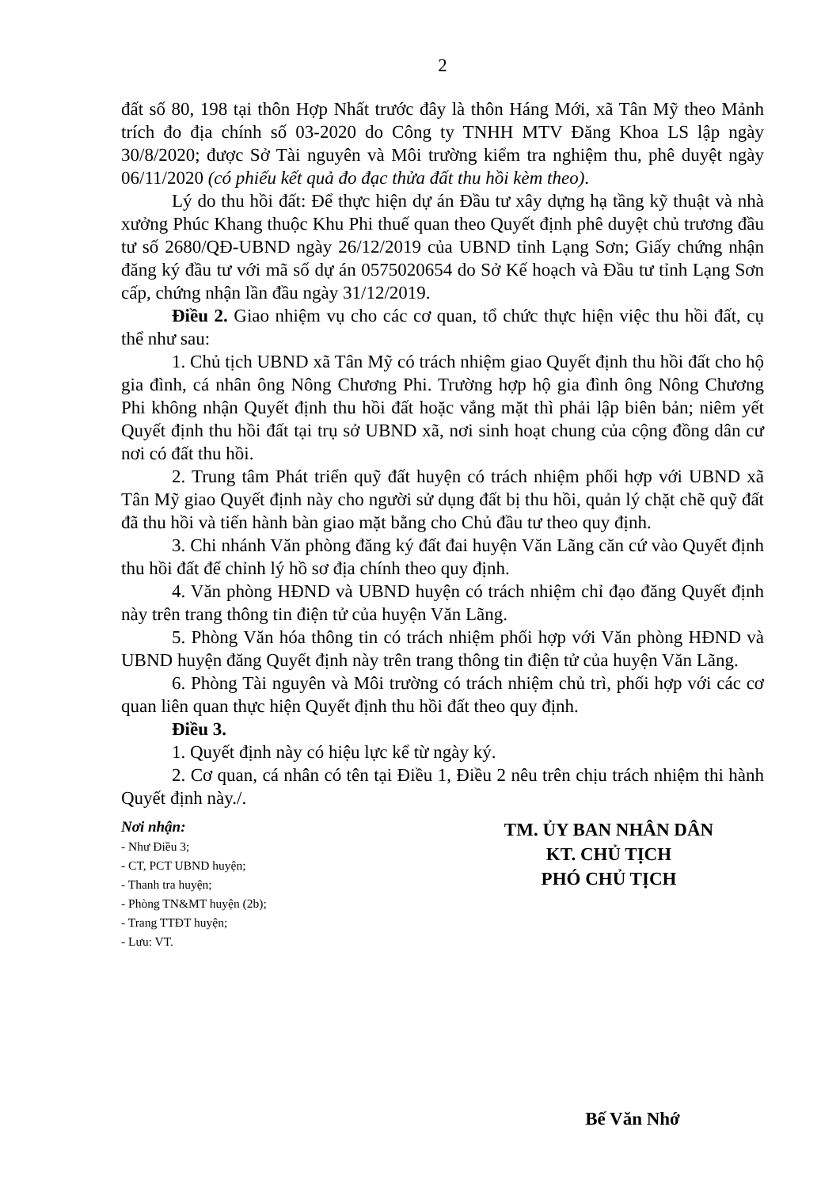2
đất số 80, 198 tại thôn Hợp Nhất trước đây là thôn Háng Mới, xã Tân Mỹ theo Mảnh trích đo địa chính số 03-2020 do Công ty TNHH MTV Đăng Khoa LS lập ngày 30/8/2020; được Sở Tài nguyên và Môi trường kiểm tra nghiệm thu, phê duyệt ngày 06/11/2020 (có phiếu kết quả đo đạc thửa đất thu hồi kèm theo).
Lý do thu hồi đất: Để thực hiện dự án Đầu tư xây dựng hạ tầng kỹ thuật và nhà xưởng Phúc Khang thuộc Khu Phi thuế quan theo Quyết định phê duyệt chủ trương đầu tư số 2680/QĐ-UBND ngày 26/12/2019 của UBND tỉnh Lạng Sơn; Giấy chứng nhận đăng ký đầu tư với mã số dự án 0575020654 do Sở Kế hoạch và Đầu tư tỉnh Lạng Sơn cấp, chứng nhận lần đầu ngày 31/12/2019.
Điều 2. Giao nhiệm vụ cho các cơ quan, tổ chức thực hiện việc thu hồi đất, cụ thể như sau:
1. Chủ tịch UBND xã Tân Mỹ có trách nhiệm giao Quyết định thu hồi đất cho hộ gia đình, cá nhân ông Nông Chương Phi. Trường hợp hộ gia đình ông Nông Chương Phi không nhận Quyết định thu hồi đất hoặc vắng mặt thì phải lập biên bản; niêm yết Quyết định thu hồi đất tại trụ sở UBND xã, nơi sinh hoạt chung của cộng đồng dân cư nơi có đất thu hồi.
2. Trung tâm Phát triển quỹ đất huyện có trách nhiệm phối hợp với UBND xã Tân Mỹ giao Quyết định này cho người sử dụng đất bị thu hồi, quản lý chặt chẽ quỹ đất đã thu hồi và tiến hành bàn giao mặt bằng cho Chủ đầu tư theo quy định.
3. Chi nhánh Văn phòng đăng ký đất đai huyện Văn Lãng căn cứ vào Quyết định thu hồi đất để chỉnh lý hồ sơ địa chính theo quy định.
4. Văn phòng HĐND và UBND huyện có trách nhiệm chỉ đạo đăng Quyết định này trên trang thông tin điện tử của huyện Văn Lãng.
5. Phòng Văn hóa thông tin có trách nhiệm phối hợp với Văn phòng HĐND và UBND huyện đăng Quyết định này trên trang thông tin điện tử của huyện Văn Lãng.
6. Phòng Tài nguyên và Môi trường có trách nhiệm chủ trì, phối hợp với các cơ quan liên quan thực hiện Quyết định thu hồi đất theo quy định.
Điều 3.
1. Quyết định này có hiệu lực kể từ ngày ký.
2. Cơ quan, cá nhân có tên tại Điều 1, Điều 2 nêu trên chịu trách nhiệm thi hành Quyết định này./.
Nơi nhận:
- Như Điều 3;
- CT, PCT UBND huyện;
- Thanh tra huyện;
- Phòng TN&MT huyện (2b);
- Trang TTĐT huyện;
- Lưu: VT.
TM. ỦY BAN NHÂN DÂN
KT. CHỦ TỊCH
PHÓ CHỦ TỊCH
Bế Văn Nhớ